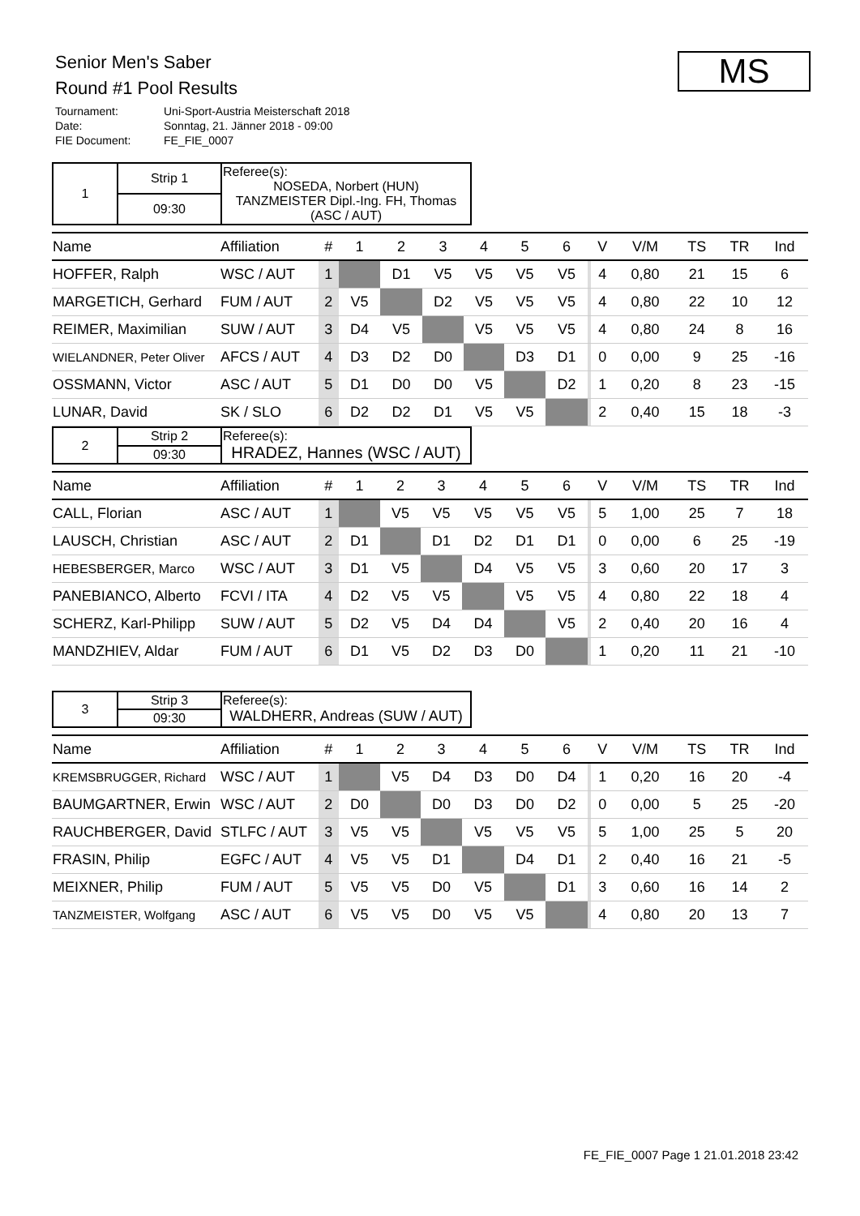Senior Men's Saber
Round #1 Pool Results
Tournament: Uni-Sport-Austria Meisterschaft 2018
Date: Sonntag, 21. Jänner 2018 - 09:00
FIE Document: FE_FIE_0007
MS
| 1 | Strip 1 | Referee(s): NOSEDA, Norbert (HUN) TANZMEISTER Dipl.-Ing. FH, Thomas (ASC / AUT) |
| | 09:30 | |
| Name | Affiliation | # | 1 | 2 | 3 | 4 | 5 | 6 | | V | V/M | TS | TR | Ind |
| --- | --- | --- | --- | --- | --- | --- | --- | --- | --- | --- | --- | --- | --- | --- |
| HOFFER, Ralph | WSC / AUT | 1 | | D1 | V5 | V5 | V5 | V5 | | 4 | 0,80 | 21 | 15 | 6 |
| MARGETICH, Gerhard | FUM / AUT | 2 | V5 | | D2 | V5 | V5 | V5 | | 4 | 0,80 | 22 | 10 | 12 |
| REIMER, Maximilian | SUW / AUT | 3 | D4 | V5 | | V5 | V5 | V5 | | 4 | 0,80 | 24 | 8 | 16 |
| WIELANDNER, Peter Oliver | AFCS / AUT | 4 | D3 | D2 | D0 | | D3 | D1 | | 0 | 0,00 | 9 | 25 | -16 |
| OSSMANN, Victor | ASC / AUT | 5 | D1 | D0 | D0 | V5 | | D2 | | 1 | 0,20 | 8 | 23 | -15 |
| LUNAR, David | SK / SLO | 6 | D2 | D2 | D1 | V5 | V5 | | | 2 | 0,40 | 15 | 18 | -3 |
| 2 | Strip 2 | Referee(s): HRADEZ, Hannes (WSC / AUT) |
| | 09:30 | |
| Name | Affiliation | # | 1 | 2 | 3 | 4 | 5 | 6 | | V | V/M | TS | TR | Ind |
| --- | --- | --- | --- | --- | --- | --- | --- | --- | --- | --- | --- | --- | --- | --- |
| CALL, Florian | ASC / AUT | 1 | | V5 | V5 | V5 | V5 | V5 | | 5 | 1,00 | 25 | 7 | 18 |
| LAUSCH, Christian | ASC / AUT | 2 | D1 | | D1 | D2 | D1 | D1 | | 0 | 0,00 | 6 | 25 | -19 |
| HEBESBERGER, Marco | WSC / AUT | 3 | D1 | V5 | | D4 | V5 | V5 | | 3 | 0,60 | 20 | 17 | 3 |
| PANEBIANCO, Alberto | FCVI / ITA | 4 | D2 | V5 | V5 | | V5 | V5 | | 4 | 0,80 | 22 | 18 | 4 |
| SCHERZ, Karl-Philipp | SUW / AUT | 5 | D2 | V5 | D4 | D4 | | V5 | | 2 | 0,40 | 20 | 16 | 4 |
| MANDZHIEV, Aldar | FUM / AUT | 6 | D1 | V5 | D2 | D3 | D0 | | | 1 | 0,20 | 11 | 21 | -10 |
| 3 | Strip 3 | Referee(s): WALDHERR, Andreas (SUW / AUT) |
| | 09:30 | |
| Name | Affiliation | # | 1 | 2 | 3 | 4 | 5 | 6 | | V | V/M | TS | TR | Ind |
| --- | --- | --- | --- | --- | --- | --- | --- | --- | --- | --- | --- | --- | --- | --- |
| KREMSBRUGGER, Richard | WSC / AUT | 1 | | V5 | D4 | D3 | D0 | D4 | | 1 | 0,20 | 16 | 20 | -4 |
| BAUMGARTNER, Erwin | WSC / AUT | 2 | D0 | | D0 | D3 | D0 | D2 | | 0 | 0,00 | 5 | 25 | -20 |
| RAUCHBERGER, David | STLFC / AUT | 3 | V5 | V5 | | V5 | V5 | V5 | | 5 | 1,00 | 25 | 5 | 20 |
| FRASIN, Philip | EGFC / AUT | 4 | V5 | V5 | D1 | | D4 | D1 | | 2 | 0,40 | 16 | 21 | -5 |
| MEIXNER, Philip | FUM / AUT | 5 | V5 | V5 | D0 | V5 | | D1 | | 3 | 0,60 | 16 | 14 | 2 |
| TANZMEISTER, Wolfgang | ASC / AUT | 6 | V5 | V5 | D0 | V5 | V5 | | | 4 | 0,80 | 20 | 13 | 7 |
FE_FIE_0007 Page 1 21.01.2018 23:42